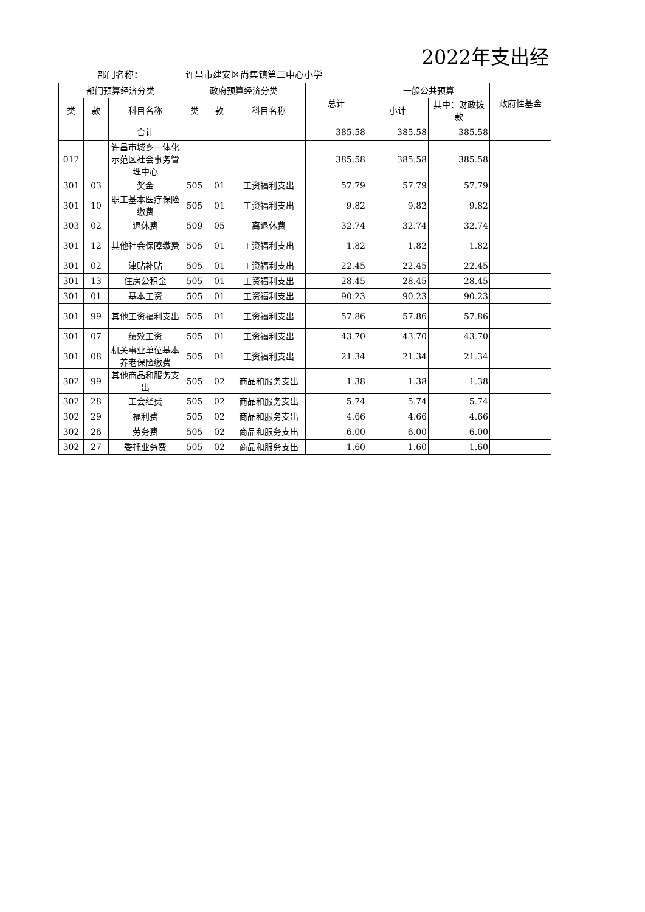2022年支出经
部门名称： 许昌市建安区尚集镇第二中心小学
| 部门预算经济分类 | | | 政府预算经济分类 | | | 总计 | 一般公共预算 | | 政府性基金 |
| --- | --- | --- | --- | --- | --- | --- | --- | --- | --- |
| 类 | 款 | 科目名称 | 类 | 款 | 科目名称 | | 小计 | 其中：财政拨款 | |
| | | 合计 | | | | 385.58 | 385.58 | 385.58 | |
| 012 | | 许昌市城乡一体化示范区社会事务管理中心 | | | | 385.58 | 385.58 | 385.58 | |
| 301 | 03 | 奖金 | 505 | 01 | 工资福利支出 | 57.79 | 57.79 | 57.79 | |
| 301 | 10 | 职工基本医疗保险缴费 | 505 | 01 | 工资福利支出 | 9.82 | 9.82 | 9.82 | |
| 303 | 02 | 退休费 | 509 | 05 | 离退休费 | 32.74 | 32.74 | 32.74 | |
| 301 | 12 | 其他社会保障缴费 | 505 | 01 | 工资福利支出 | 1.82 | 1.82 | 1.82 | |
| 301 | 02 | 津贴补贴 | 505 | 01 | 工资福利支出 | 22.45 | 22.45 | 22.45 | |
| 301 | 13 | 住房公积金 | 505 | 01 | 工资福利支出 | 28.45 | 28.45 | 28.45 | |
| 301 | 01 | 基本工资 | 505 | 01 | 工资福利支出 | 90.23 | 90.23 | 90.23 | |
| 301 | 99 | 其他工资福利支出 | 505 | 01 | 工资福利支出 | 57.86 | 57.86 | 57.86 | |
| 301 | 07 | 绩效工资 | 505 | 01 | 工资福利支出 | 43.70 | 43.70 | 43.70 | |
| 301 | 08 | 机关事业单位基本养老保险缴费 | 505 | 01 | 工资福利支出 | 21.34 | 21.34 | 21.34 | |
| 302 | 99 | 其他商品和服务支出 | 505 | 02 | 商品和服务支出 | 1.38 | 1.38 | 1.38 | |
| 302 | 28 | 工会经费 | 505 | 02 | 商品和服务支出 | 5.74 | 5.74 | 5.74 | |
| 302 | 29 | 福利费 | 505 | 02 | 商品和服务支出 | 4.66 | 4.66 | 4.66 | |
| 302 | 26 | 劳务费 | 505 | 02 | 商品和服务支出 | 6.00 | 6.00 | 6.00 | |
| 302 | 27 | 委托业务费 | 505 | 02 | 商品和服务支出 | 1.60 | 1.60 | 1.60 | |